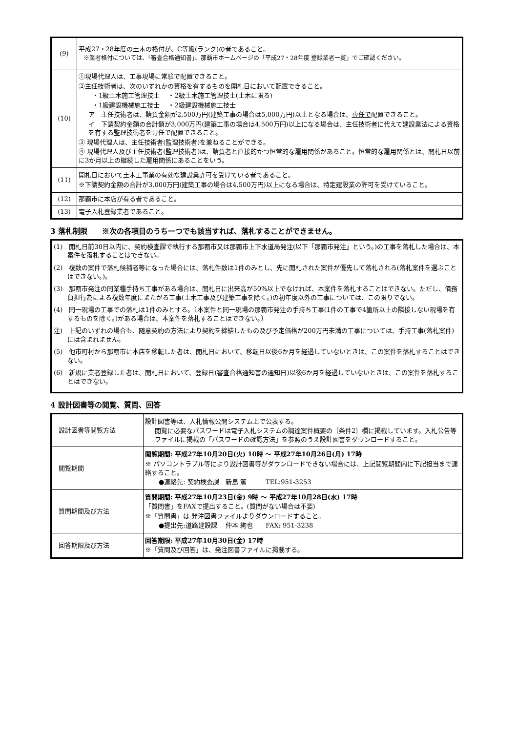| (9) | 平成27・28年度の土木の格付が、C等級(ランク)の者であること。 ※業者格付については、「審査合格通知書」、那覇市ホームページの「平成27・28年度 登録業者一覧」でご確認ください。 |
| (10) | ①現場代理人は、工事現場に常駐で配置できること。 ②主任技術者は、次のいずれかの資格を有するものを開札日において配置できること。 ・1級土木施工管理技士 ・2級土木施工管理技士(土木に限る) ・1級建設機械施工技士 ・2級建設機械施工技士 ア 主任技術者は、請負金額が2,500万円(建築工事の場合は5,000万円)以上となる場合は、 専任で 配置できること。 イ 下請契約金額の合計額が3,000万円(建築工事の場合は4,500万円)以上になる場合は、主任技術者に代えて建設業法による資格を有する監理技術者を専任で配置できること。 ③ 現場代理人は、主任技術者(監理技術者)を兼ねることができる。 ④ 現場代理人及び主任技術者(監理技術者)は、請負者と直接的かつ恒常的な雇用関係があること。恒常的な雇用関係とは、開札日以前に3か月以上の継続した雇用関係にあることをいう。 |
| (11) | 開札日において土木工事業の有効な建設業許可を受けている者であること。 ※下請契約金額の合計が3,000万円(建築工事の場合は4,500万円)以上になる場合は、特定建設業の許可を受けていること。 |
| (12) | 那覇市に本店が有る者であること。 |
| (13) | 電子入札登録業者であること。 |
3 落札制限　　※次の各項目のうち一つでも該当すれば、落札することができません。
(1)　開札日前30日以内に、契約検査課で執行する那覇市又は那覇市上下水道局発注(以下「那覇市発注」という。)の工事を落札した場合は、本案件を落札することはできない。
(2)　複数の案件で落札候補者等になった場合には、落札件数は1件のみとし、先に開札された案件が優先して落札される(落札案件を選ぶことはできない。)。
(3)　那覇市発注の同業種手持ち工事がある場合は、開札日に出来高が50%以上でなければ、本案件を落札することはできない。ただし、債務負担行為による複数年度にまたがる工事(土木工事及び建築工事を除く。)の初年度以外の工事については、この限りでない。
(4)　同一現場の工事での落札は1件のみとする。〔本案件と同一現場の那覇市発注の手持ち工事(1件の工事で4箇所以上の隣接しない現場を有するものを除く。)がある場合は、本案件を落札することはできない。〕
注)　上記のいずれの場合も、随意契約の方法により契約を締結したもの及び予定価格が200万円未満の工事については、手持工事(落札案件)には含まれません。
(5)　他市町村から那覇市に本店を移転した者は、開札日において、移転日以後6か月を経過していないときは、この案件を落札することはできない。
(6)　新規に業者登録した者は、開札日において、登録日(審査合格通知書の通知日)以後6か月を経過していないときは、この案件を落札することはできない。
4 設計図書等の閲覧、質問、回答
| 設計図書等閲覧方法 | 設計図書等は、入札情報公開システム上で公表する。 閲覧に必要なパスワードは電子入札システムの調達案件概要の〔条件2〕欄に掲載しています。入札公告等ファイルに掲載の「パスワードの確認方法」を参照のうえ設計図書をダウンロードすること。 |
| 閲覧期間 | 閲覧期間: 平成27年10月20日(火) 10時 ～ 平成27年10月26日(月) 17時 ※ パソコントラブル等により設計図書等がダウンロードできない場合には、上記閲覧期間内に下記担当まで連絡すること。 ●連絡先: 契約検査課 新島 篤 TEL:951-3253 |
| 質問期間及び方法 | 質問期間: 平成27年10月23日(金) 9時 ～ 平成27年10月28日(水) 17時 「質問書」をFAXで提出すること。(質問がない場合は不要) ※「質問書」は 発注図書ファイルよりダウンロードすること。 ●提出先:道路建設課 仲本 絢也 FAX: 951-3238 |
| 回答期限及び方法 | 回答期限: 平成27年10月30日(金) 17時 ※「質問及び回答」は、発注図書ファイルに掲載する。 |